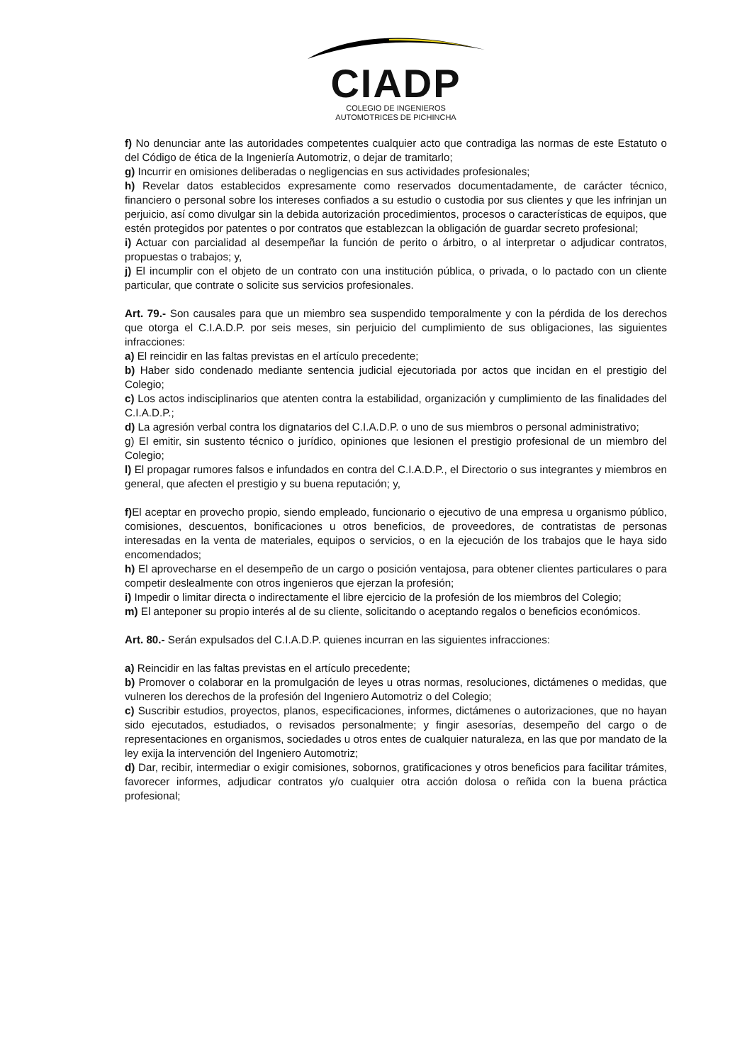CIADP
COLEGIO DE INGENIEROS
AUTOMOTRICES DE PICHINCHA
f) No denunciar ante las autoridades competentes cualquier acto que contradiga las normas de este Estatuto o del Código de ética de la Ingeniería Automotriz, o dejar de tramitarlo;
g) Incurrir en omisiones deliberadas o negligencias en sus actividades profesionales;
h) Revelar datos establecidos expresamente como reservados documentadamente, de carácter técnico, financiero o personal sobre los intereses confiados a su estudio o custodia por sus clientes y que les infrinjan un perjuicio, así como divulgar sin la debida autorización procedimientos, procesos o características de equipos, que estén protegidos por patentes o por contratos que establezcan la obligación de guardar secreto profesional;
i) Actuar con parcialidad al desempeñar la función de perito o árbitro, o al interpretar o adjudicar contratos, propuestas o trabajos; y,
j) El incumplir con el objeto de un contrato con una institución pública, o privada, o lo pactado con un cliente particular, que contrate o solicite sus servicios profesionales.
Art. 79.- Son causales para que un miembro sea suspendido temporalmente y con la pérdida de los derechos que otorga el C.I.A.D.P. por seis meses, sin perjuicio del cumplimiento de sus obligaciones, las siguientes infracciones:
a) El reincidir en las faltas previstas en el artículo precedente;
b) Haber sido condenado mediante sentencia judicial ejecutoriada por actos que incidan en el prestigio del Colegio;
c) Los actos indisciplinarios que atenten contra la estabilidad, organización y cumplimiento de las finalidades del C.I.A.D.P.;
d) La agresión verbal contra los dignatarios del C.I.A.D.P. o uno de sus miembros o personal administrativo;
g) El emitir, sin sustento técnico o jurídico, opiniones que lesionen el prestigio profesional de un miembro del Colegio;
l) El propagar rumores falsos e infundados en contra del C.I.A.D.P., el Directorio o sus integrantes y miembros en general, que afecten el prestigio y su buena reputación; y,
f) El aceptar en provecho propio, siendo empleado, funcionario o ejecutivo de una empresa u organismo público, comisiones, descuentos, bonificaciones u otros beneficios, de proveedores, de contratistas de personas interesadas en la venta de materiales, equipos o servicios, o en la ejecución de los trabajos que le haya sido encomendados;
h) El aprovecharse en el desempeño de un cargo o posición ventajosa, para obtener clientes particulares o para competir deslealmente con otros ingenieros que ejerzan la profesión;
i) Impedir o limitar directa o indirectamente el libre ejercicio de la profesión de los miembros del Colegio;
m) El anteponer su propio interés al de su cliente, solicitando o aceptando regalos o beneficios económicos.
Art. 80.- Serán expulsados del C.I.A.D.P. quienes incurran en las siguientes infracciones:
a) Reincidir en las faltas previstas en el artículo precedente;
b) Promover o colaborar en la promulgación de leyes u otras normas, resoluciones, dictámenes o medidas, que vulneren los derechos de la profesión del Ingeniero Automotriz o del Colegio;
c) Suscribir estudios, proyectos, planos, especificaciones, informes, dictámenes o autorizaciones, que no hayan sido ejecutados, estudiados, o revisados personalmente; y fingir asesorías, desempeño del cargo o de representaciones en organismos, sociedades u otros entes de cualquier naturaleza, en las que por mandato de la ley exija la intervención del Ingeniero Automotriz;
d) Dar, recibir, intermediar o exigir comisiones, sobornos, gratificaciones y otros beneficios para facilitar trámites, favorecer informes, adjudicar contratos y/o cualquier otra acción dolosa o reñida con la buena práctica profesional;